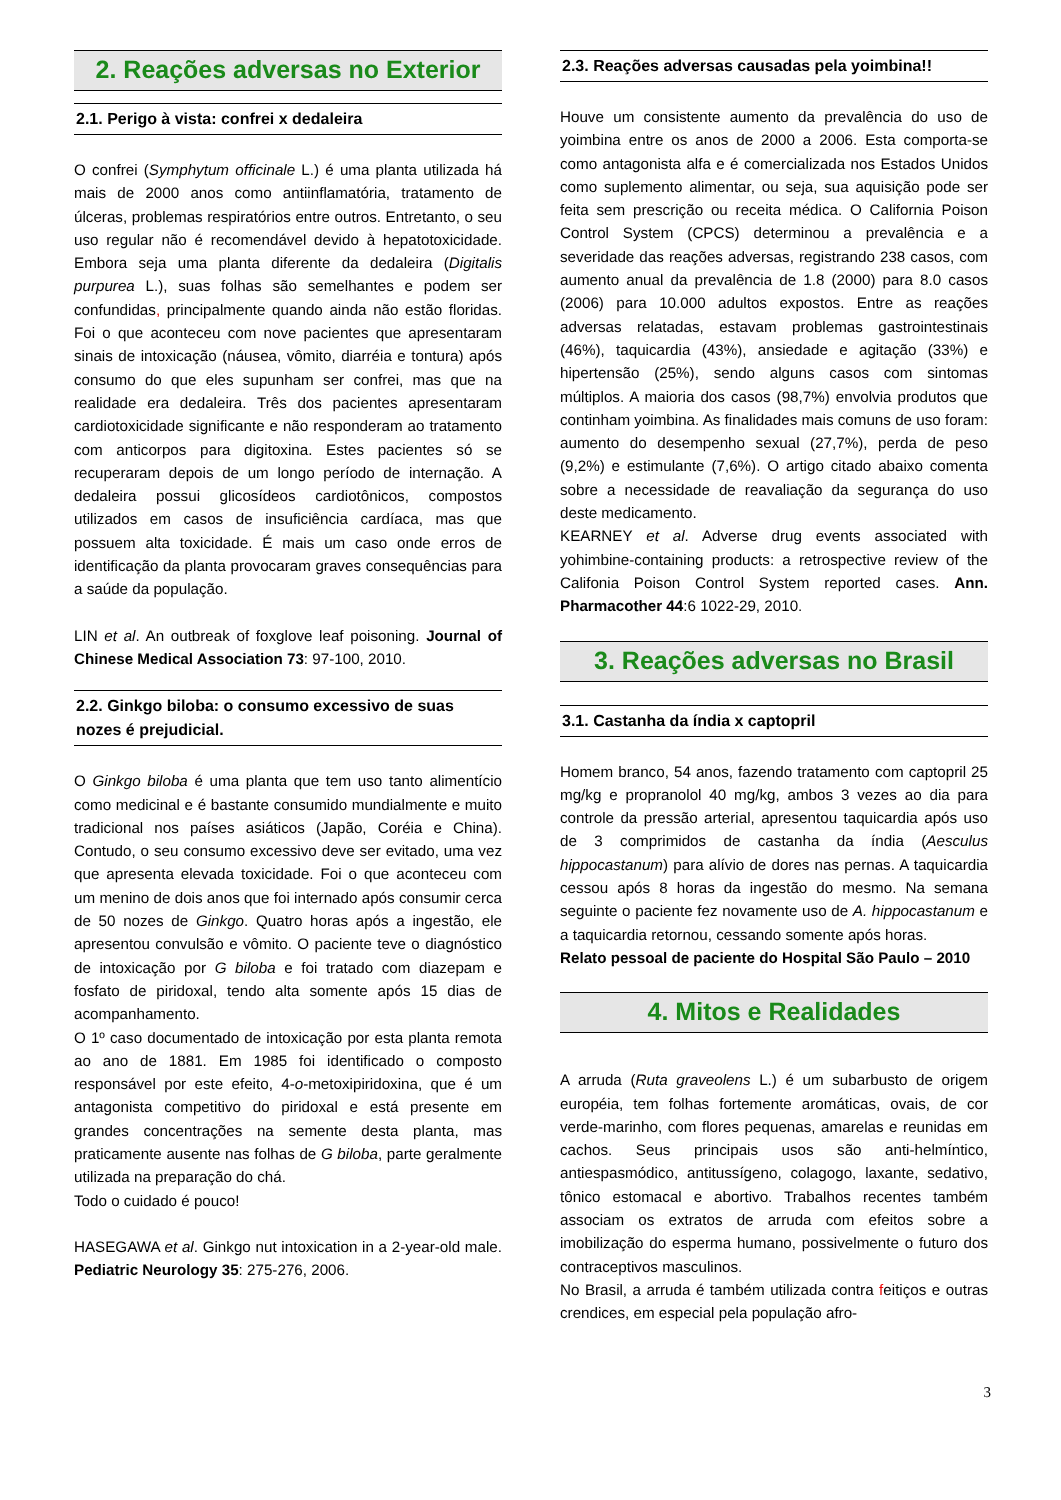2. Reações adversas no Exterior
2.1. Perigo à vista: confrei x dedaleira
O confrei (Symphytum officinale L.) é uma planta utilizada há mais de 2000 anos como antiinflamatória, tratamento de úlceras, problemas respiratórios entre outros. Entretanto, o seu uso regular não é recomendável devido à hepatotoxicidade. Embora seja uma planta diferente da dedaleira (Digitalis purpurea L.), suas folhas são semelhantes e podem ser confundidas, principalmente quando ainda não estão floridas. Foi o que aconteceu com nove pacientes que apresentaram sinais de intoxicação (náusea, vômito, diarréia e tontura) após consumo do que eles supunham ser confrei, mas que na realidade era dedaleira. Três dos pacientes apresentaram cardiotoxicidade significante e não responderam ao tratamento com anticorpos para digitoxina. Estes pacientes só se recuperaram depois de um longo período de internação. A dedaleira possui glicosídeos cardiotônicos, compostos utilizados em casos de insuficiência cardíaca, mas que possuem alta toxicidade. É mais um caso onde erros de identificação da planta provocaram graves consequências para a saúde da população.
LIN et al. An outbreak of foxglove leaf poisoning. Journal of Chinese Medical Association 73: 97-100, 2010.
2.2. Ginkgo biloba: o consumo excessivo de suas nozes é prejudicial.
O Ginkgo biloba é uma planta que tem uso tanto alimentício como medicinal e é bastante consumido mundialmente e muito tradicional nos países asiáticos (Japão, Coréia e China). Contudo, o seu consumo excessivo deve ser evitado, uma vez que apresenta elevada toxicidade. Foi o que aconteceu com um menino de dois anos que foi internado após consumir cerca de 50 nozes de Ginkgo. Quatro horas após a ingestão, ele apresentou convulsão e vômito. O paciente teve o diagnóstico de intoxicação por G biloba e foi tratado com diazepam e fosfato de piridoxal, tendo alta somente após 15 dias de acompanhamento.
O 1º caso documentado de intoxicação por esta planta remota ao ano de 1881. Em 1985 foi identificado o composto responsável por este efeito, 4-o-metoxipiridoxina, que é um antagonista competitivo do piridoxal e está presente em grandes concentrações na semente desta planta, mas praticamente ausente nas folhas de G biloba, parte geralmente utilizada na preparação do chá.
Todo o cuidado é pouco!
HASEGAWA et al. Ginkgo nut intoxication in a 2-year-old male. Pediatric Neurology 35: 275-276, 2006.
2.3. Reações adversas causadas pela yoimbina!!
Houve um consistente aumento da prevalência do uso de yoimbina entre os anos de 2000 a 2006. Esta comporta-se como antagonista alfa e é comercializada nos Estados Unidos como suplemento alimentar, ou seja, sua aquisição pode ser feita sem prescrição ou receita médica. O California Poison Control System (CPCS) determinou a prevalência e a severidade das reações adversas, registrando 238 casos, com aumento anual da prevalência de 1.8 (2000) para 8.0 casos (2006) para 10.000 adultos expostos. Entre as reações adversas relatadas, estavam problemas gastrointestinais (46%), taquicardia (43%), ansiedade e agitação (33%) e hipertensão (25%), sendo alguns casos com sintomas múltiplos. A maioria dos casos (98,7%) envolvia produtos que continham yoimbina. As finalidades mais comuns de uso foram: aumento do desempenho sexual (27,7%), perda de peso (9,2%) e estimulante (7,6%). O artigo citado abaixo comenta sobre a necessidade de reavaliação da segurança do uso deste medicamento.
KEARNEY et al. Adverse drug events associated with yohimbine-containing products: a retrospective review of the Califonia Poison Control System reported cases. Ann. Pharmacother 44:6 1022-29, 2010.
3. Reações adversas no Brasil
3.1. Castanha da índia x captopril
Homem branco, 54 anos, fazendo tratamento com captopril 25 mg/kg e propranolol 40 mg/kg, ambos 3 vezes ao dia para controle da pressão arterial, apresentou taquicardia após uso de 3 comprimidos de castanha da índia (Aesculus hippocastanum) para alívio de dores nas pernas. A taquicardia cessou após 8 horas da ingestão do mesmo. Na semana seguinte o paciente fez novamente uso de A. hippocastanum e a taquicardia retornou, cessando somente após horas.
Relato pessoal de paciente do Hospital São Paulo – 2010
4. Mitos e Realidades
A arruda (Ruta graveolens L.) é um subarbusto de origem européia, tem folhas fortemente aromáticas, ovais, de cor verde-marinho, com flores pequenas, amarelas e reunidas em cachos. Seus principais usos são anti-helmíntico, antiespasmódico, antitussígeno, colagogo, laxante, sedativo, tônico estomacal e abortivo. Trabalhos recentes também associam os extratos de arruda com efeitos sobre a imobilização do esperma humano, possivelmente o futuro dos contraceptivos masculinos.
No Brasil, a arruda é também utilizada contra feitiços e outras crendices, em especial pela população afro-
3